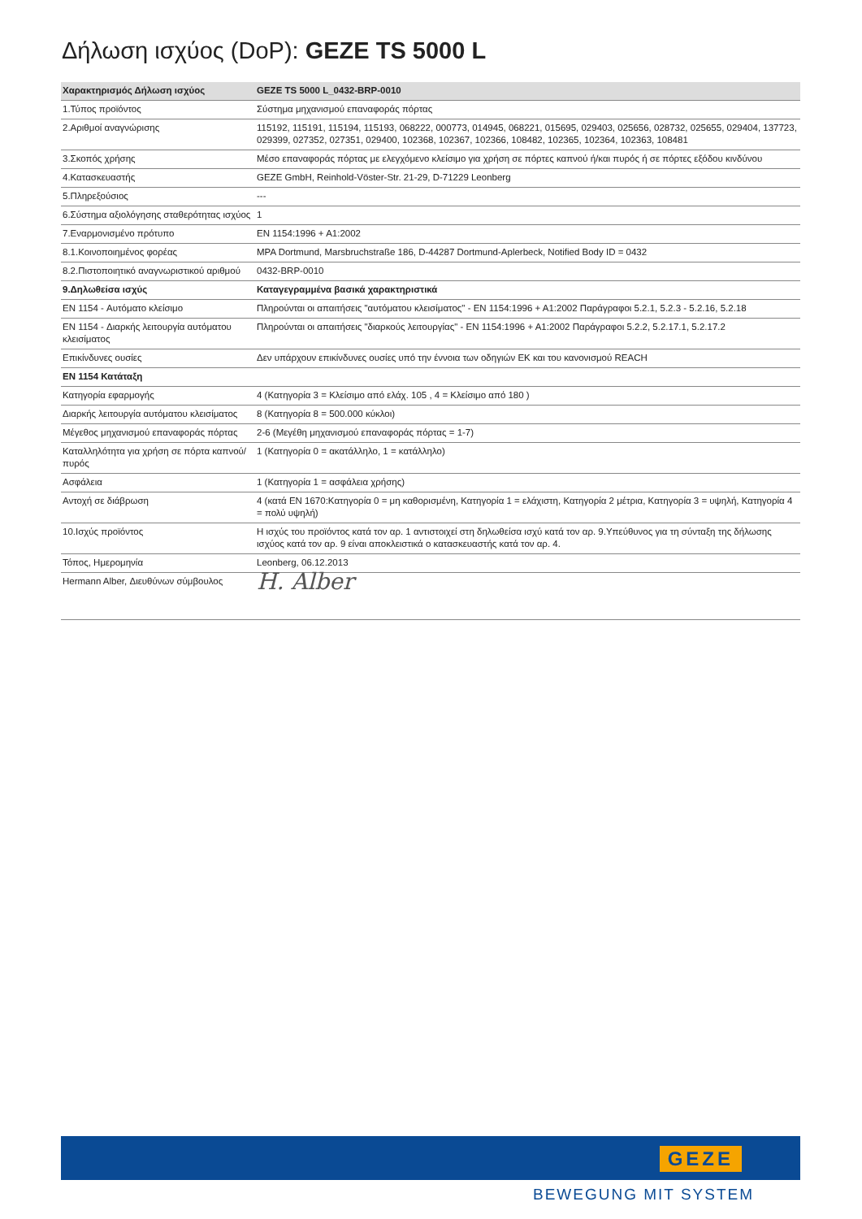Δήλωση ισχύος (DoP): GEZE TS 5000 L
| Χαρακτηρισμός Δήλωση ισχύος | GEZE TS 5000 L_0432-BRP-0010 |
| --- | --- |
| 1.Τύπος προϊόντος | Σύστημα μηχανισμού επαναφοράς πόρτας |
| 2.Αριθμοί αναγνώρισης | 115192, 115191, 115194, 115193, 068222, 000773, 014945, 068221, 015695, 029403, 025656, 028732, 025655, 029404, 137723, 029399, 027352, 027351, 029400, 102368, 102367, 102366, 108482, 102365, 102364, 102363, 108481 |
| 3.Σκοπός χρήσης | Μέσο επαναφοράς πόρτας με ελεγχόμενο κλείσιμο για χρήση σε πόρτες καπνού ή/και πυρός ή σε πόρτες εξόδου κινδύνου |
| 4.Κατασκευαστής | GEZE GmbH, Reinhold-Vöster-Str. 21-29, D-71229 Leonberg |
| 5.Πληρεξούσιος | --- |
| 6.Σύστημα αξιολόγησης σταθερότητας ισχύος | 1 |
| 7.Εναρμονισμένο πρότυπο | EN 1154:1996 + A1:2002 |
| 8.1.Κοινοποιημένος φορέας | MPA Dortmund, Marsbruchstraße 186, D-44287 Dortmund-Aplerbeck, Notified Body ID = 0432 |
| 8.2.Πιστοποιητικό αναγνωριστικού αριθμού | 0432-BRP-0010 |
| 9.Δηλωθείσα ισχύς | Καταγεγραμμένα βασικά χαρακτηριστικά |
| EN 1154 - Αυτόματο κλείσιμο | Πληρούνται οι απαιτήσεις "αυτόματου κλεισίματος" - EN 1154:1996 + A1:2002 Παράγραφοι 5.2.1, 5.2.3 - 5.2.16, 5.2.18 |
| EN 1154 - Διαρκής λειτουργία αυτόματου κλεισίματος | Πληρούνται οι απαιτήσεις "διαρκούς λειτουργίας" - EN 1154:1996 + A1:2002 Παράγραφοι 5.2.2, 5.2.17.1, 5.2.17.2 |
| Επικίνδυνες ουσίες | Δεν υπάρχουν επικίνδυνες ουσίες υπό την έννοια των οδηγιών ΕΚ και του κανονισμού REACH |
| EN 1154 Κατάταξη | |
| Κατηγορία εφαρμογής | 4 (Κατηγορία 3 = Κλείσιμο από ελάχ. 105 , 4 = Κλείσιμο από 180 ) |
| Διαρκής λειτουργία αυτόματου κλεισίματος | 8 (Κατηγορία 8 = 500.000 κύκλοι) |
| Μέγεθος μηχανισμού επαναφοράς πόρτας | 2-6 (Μεγέθη μηχανισμού επαναφοράς πόρτας = 1-7) |
| Καταλληλότητα για χρήση σε πόρτα καπνού/πυρός | 1 (Κατηγορία 0 = ακατάλληλο, 1 = κατάλληλο) |
| Ασφάλεια | 1 (Κατηγορία 1 = ασφάλεια χρήσης) |
| Αντοχή σε διάβρωση | 4 (κατά EN 1670:Κατηγορία 0 = μη καθορισμένη, Κατηγορία 1 = ελάχιστη, Κατηγορία 2 μέτρια, Κατηγορία 3 = υψηλή, Κατηγορία 4 = πολύ υψηλή) |
| 10.Ισχύς προϊόντος | Η ισχύς του προϊόντος κατά τον αρ. 1 αντιστοιχεί στη δηλωθείσα ισχύ κατά τον αρ. 9.Υπεύθυνος για τη σύνταξη της δήλωσης ισχύος κατά τον αρ. 9 είναι αποκλειστικά ο κατασκευαστής κατά τον αρ. 4. |
| Τόπος, Ημερομηνία | Leonberg, 06.12.2013 |
| Hermann Alber, Διευθύνων σύμβουλος | H. Alber |
GEZE
BEWEGUNG MIT SYSTEM